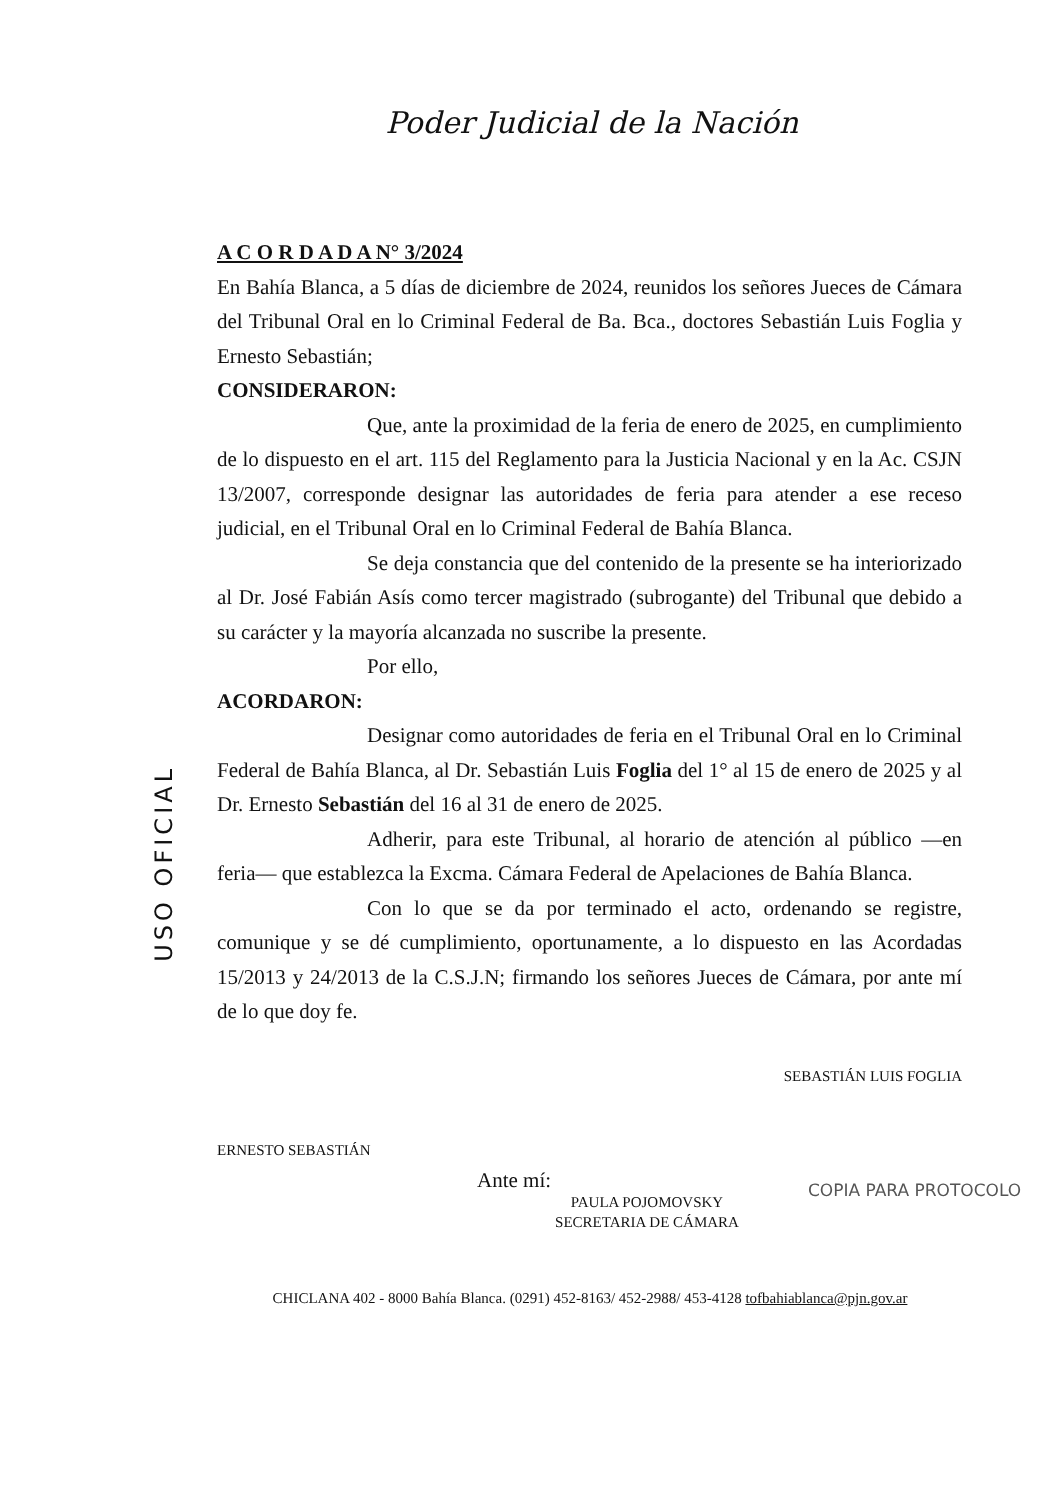Poder Judicial de la Nación
USO OFICIAL
A C O R D A D A N° 3/2024
En Bahía Blanca, a 5 días de diciembre de 2024, reunidos los señores Jueces de Cámara del Tribunal Oral en lo Criminal Federal de Ba. Bca., doctores Sebastián Luis Foglia y Ernesto Sebastián;
CONSIDERARON:
Que, ante la proximidad de la feria de enero de 2025, en cumplimiento de lo dispuesto en el art. 115 del Reglamento para la Justicia Nacional y en la Ac. CSJN 13/2007, corresponde designar las autoridades de feria para atender a ese receso judicial, en el Tribunal Oral en lo Criminal Federal de Bahía Blanca.
Se deja constancia que del contenido de la presente se ha interiorizado al Dr. José Fabián Asís como tercer magistrado (subrogante) del Tribunal que debido a su carácter y la mayoría alcanzada no suscribe la presente.
Por ello,
ACORDARON:
Designar como autoridades de feria en el Tribunal Oral en lo Criminal Federal de Bahía Blanca, al Dr. Sebastián Luis Foglia del 1° al 15 de enero de 2025 y al Dr. Ernesto Sebastián del 16 al 31 de enero de 2025.
Adherir, para este Tribunal, al horario de atención al público —en feria— que establezca la Excma. Cámara Federal de Apelaciones de Bahía Blanca.
Con lo que se da por terminado el acto, ordenando se registre, comunique y se dé cumplimiento, oportunamente, a lo dispuesto en las Acordadas 15/2013 y 24/2013 de la C.S.J.N; firmando los señores Jueces de Cámara, por ante mí de lo que doy fe.
SEBASTIÁN LUIS FOGLIA
ERNESTO SEBASTIÁN
Ante mí:
PAULA POJOMOVSKY
SECRETARIA DE CÁMARA
COPIA PARA PROTOCOLO
CHICLANA 402 - 8000 Bahía Blanca. (0291) 452-8163/ 452-2988/ 453-4128 tofbahiablanca@pjn.gov.ar